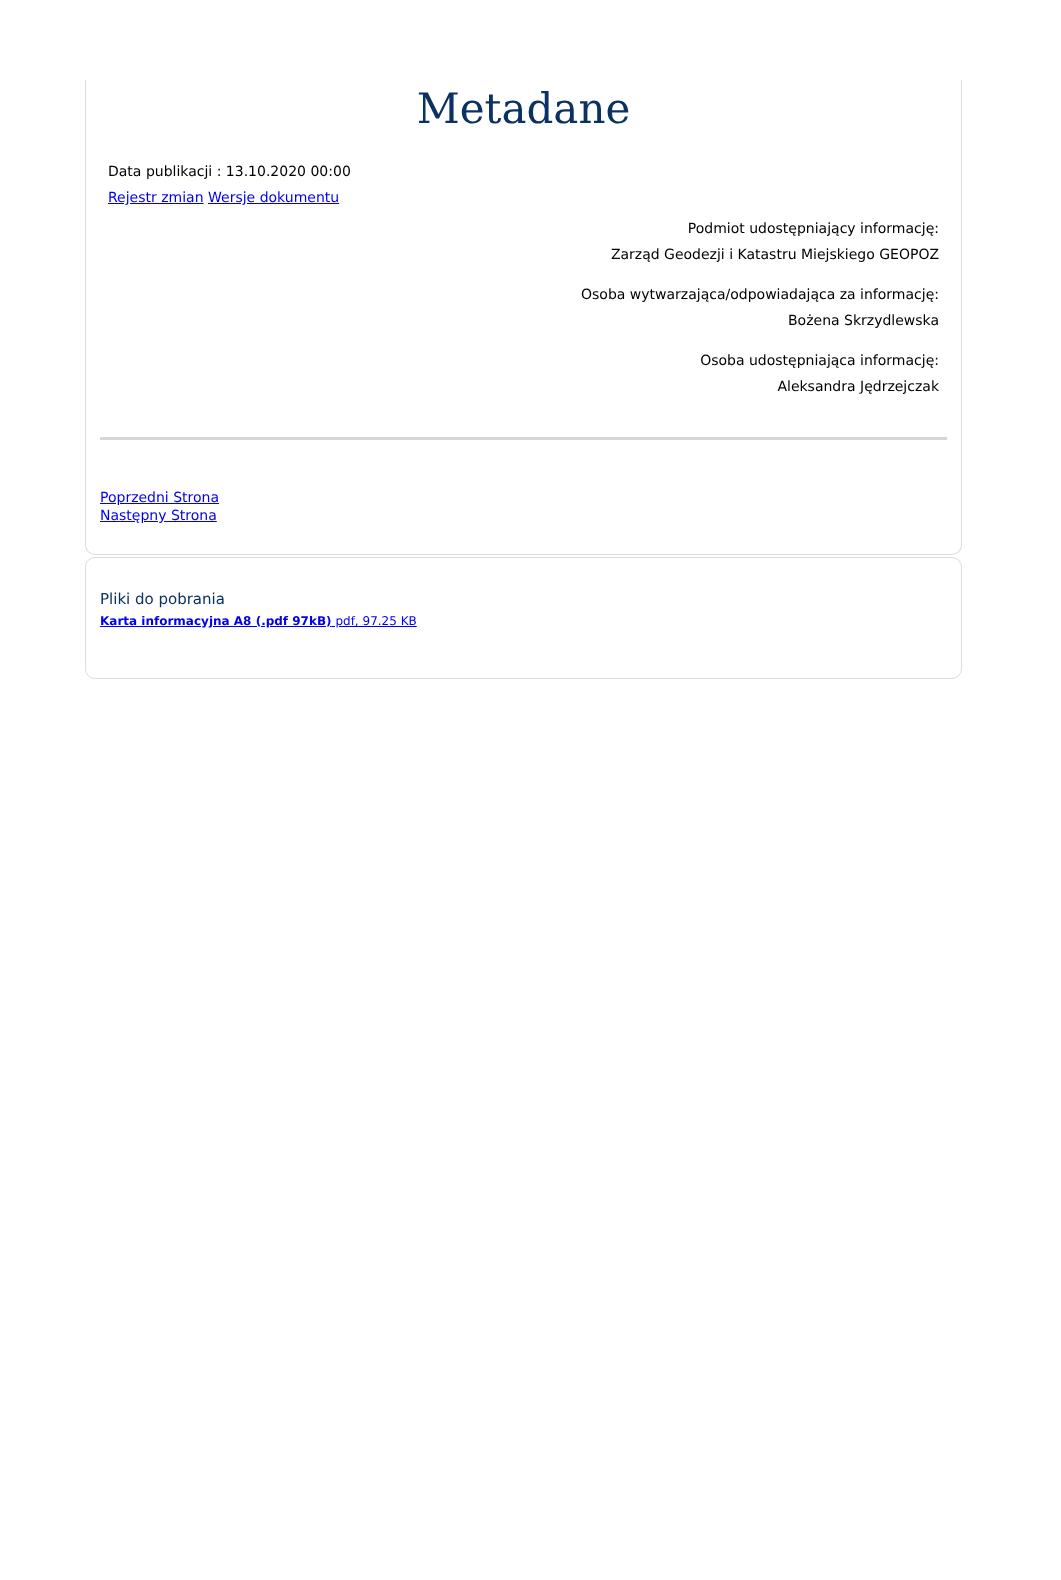Metadane
Data publikacji : 13.10.2020 00:00
Rejestr zmian Wersje dokumentu
Podmiot udostępniający informację:
Zarząd Geodezji i Katastru Miejskiego GEOPOZ
Osoba wytwarzająca/odpowiadająca za informację:
Bożena Skrzydlewska
Osoba udostępniająca informację:
Aleksandra Jędrzejczak
Poprzedni Strona
Następny Strona
Pliki do pobrania
Karta informacyjna A8 (.pdf 97kB) pdf, 97.25 KB